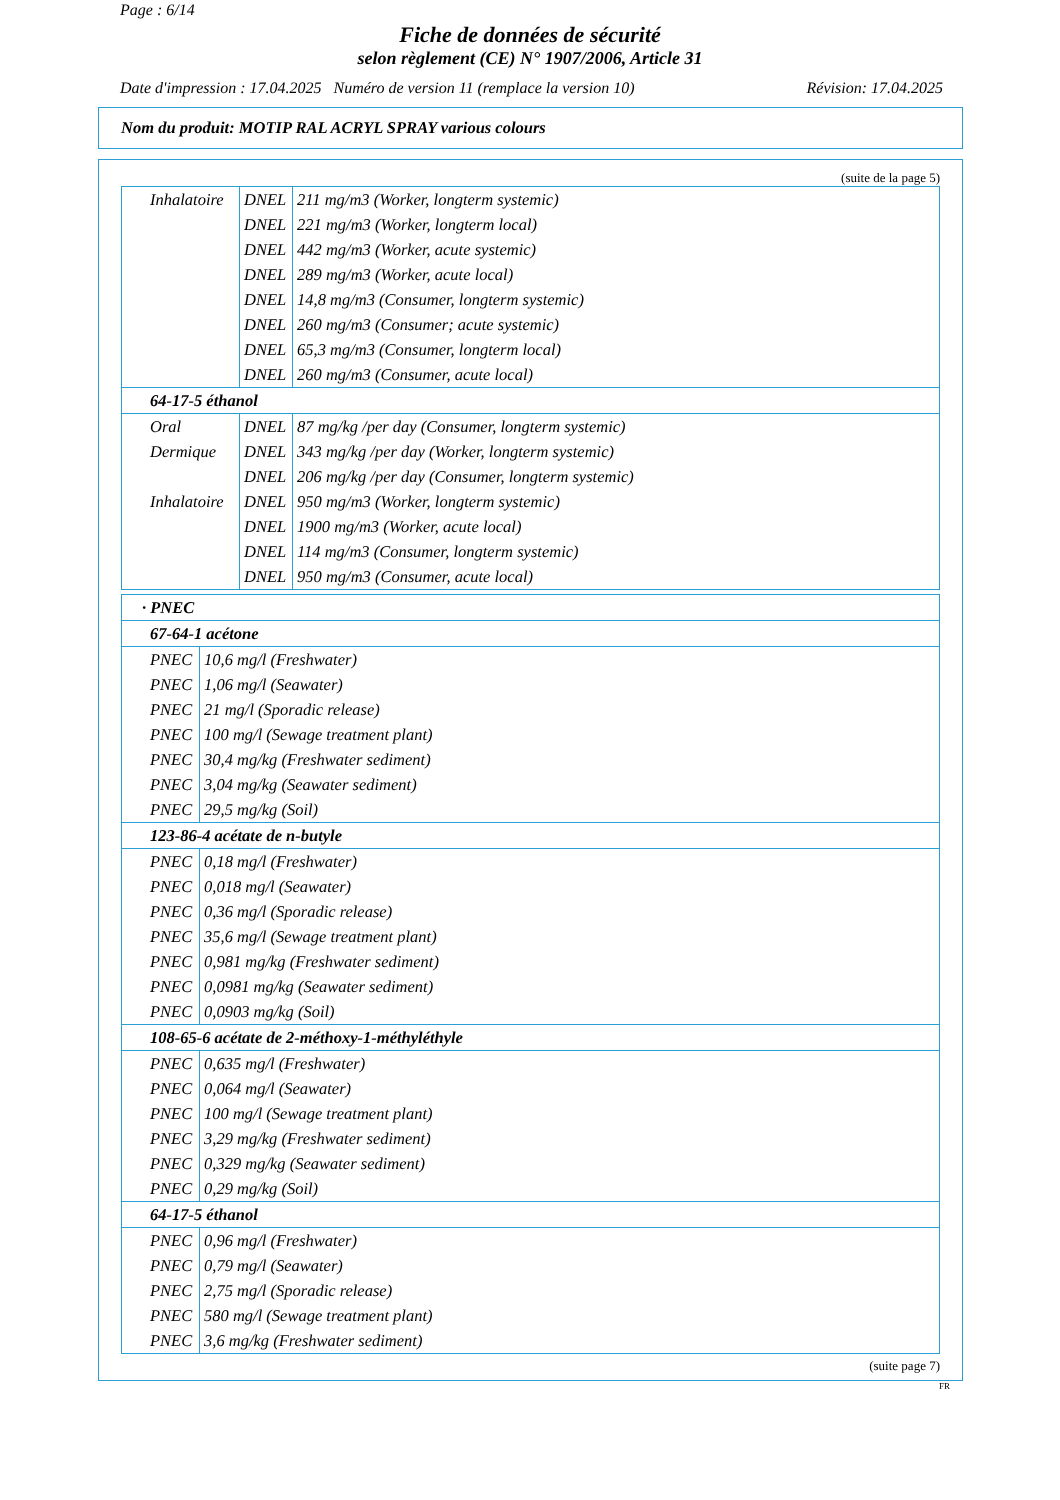Page : 6/14
Fiche de données de sécurité
selon règlement (CE) N° 1907/2006, Article 31
Date d'impression : 17.04.2025 Numéro de version 11 (remplace la version 10) Révision: 17.04.2025
Nom du produit: MOTIP RAL ACRYL SPRAY various colours
(suite de la page 5)
| Inhalatoire | DNEL | 211 mg/m3 (Worker, longterm systemic) |
| | DNEL | 221 mg/m3 (Worker, longterm local) |
| | DNEL | 442 mg/m3 (Worker, acute systemic) |
| | DNEL | 289 mg/m3 (Worker, acute local) |
| | DNEL | 14,8 mg/m3 (Consumer, longterm systemic) |
| | DNEL | 260 mg/m3 (Consumer; acute systemic) |
| | DNEL | 65,3 mg/m3 (Consumer, longterm local) |
| | DNEL | 260 mg/m3 (Consumer, acute local) |
| 64-17-5 éthanol | | |
| Oral | DNEL | 87 mg/kg /per day (Consumer, longterm systemic) |
| Dermique | DNEL | 343 mg/kg /per day (Worker, longterm systemic) |
| | DNEL | 206 mg/kg /per day (Consumer, longterm systemic) |
| Inhalatoire | DNEL | 950 mg/m3 (Worker, longterm systemic) |
| | DNEL | 1900 mg/m3 (Worker, acute local) |
| | DNEL | 114 mg/m3 (Consumer, longterm systemic) |
| | DNEL | 950 mg/m3 (Consumer, acute local) |
| · PNEC | |
| 67-64-1 acétone | |
| PNEC | 10,6 mg/l (Freshwater) |
| PNEC | 1,06 mg/l (Seawater) |
| PNEC | 21 mg/l (Sporadic release) |
| PNEC | 100 mg/l (Sewage treatment plant) |
| PNEC | 30,4 mg/kg (Freshwater sediment) |
| PNEC | 3,04 mg/kg (Seawater sediment) |
| PNEC | 29,5 mg/kg (Soil) |
| 123-86-4 acétate de n-butyle | |
| PNEC | 0,18 mg/l (Freshwater) |
| PNEC | 0,018 mg/l (Seawater) |
| PNEC | 0,36 mg/l (Sporadic release) |
| PNEC | 35,6 mg/l (Sewage treatment plant) |
| PNEC | 0,981 mg/kg (Freshwater sediment) |
| PNEC | 0,0981 mg/kg (Seawater sediment) |
| PNEC | 0,0903 mg/kg (Soil) |
| 108-65-6 acétate de 2-méthoxy-1-méthyléthyle | |
| PNEC | 0,635 mg/l (Freshwater) |
| PNEC | 0,064 mg/l (Seawater) |
| PNEC | 100 mg/l (Sewage treatment plant) |
| PNEC | 3,29 mg/kg (Freshwater sediment) |
| PNEC | 0,329 mg/kg (Seawater sediment) |
| PNEC | 0,29 mg/kg (Soil) |
| 64-17-5 éthanol | |
| PNEC | 0,96 mg/l (Freshwater) |
| PNEC | 0,79 mg/l (Seawater) |
| PNEC | 2,75 mg/l (Sporadic release) |
| PNEC | 580 mg/l (Sewage treatment plant) |
| PNEC | 3,6 mg/kg (Freshwater sediment) |
(suite page 7)
FR